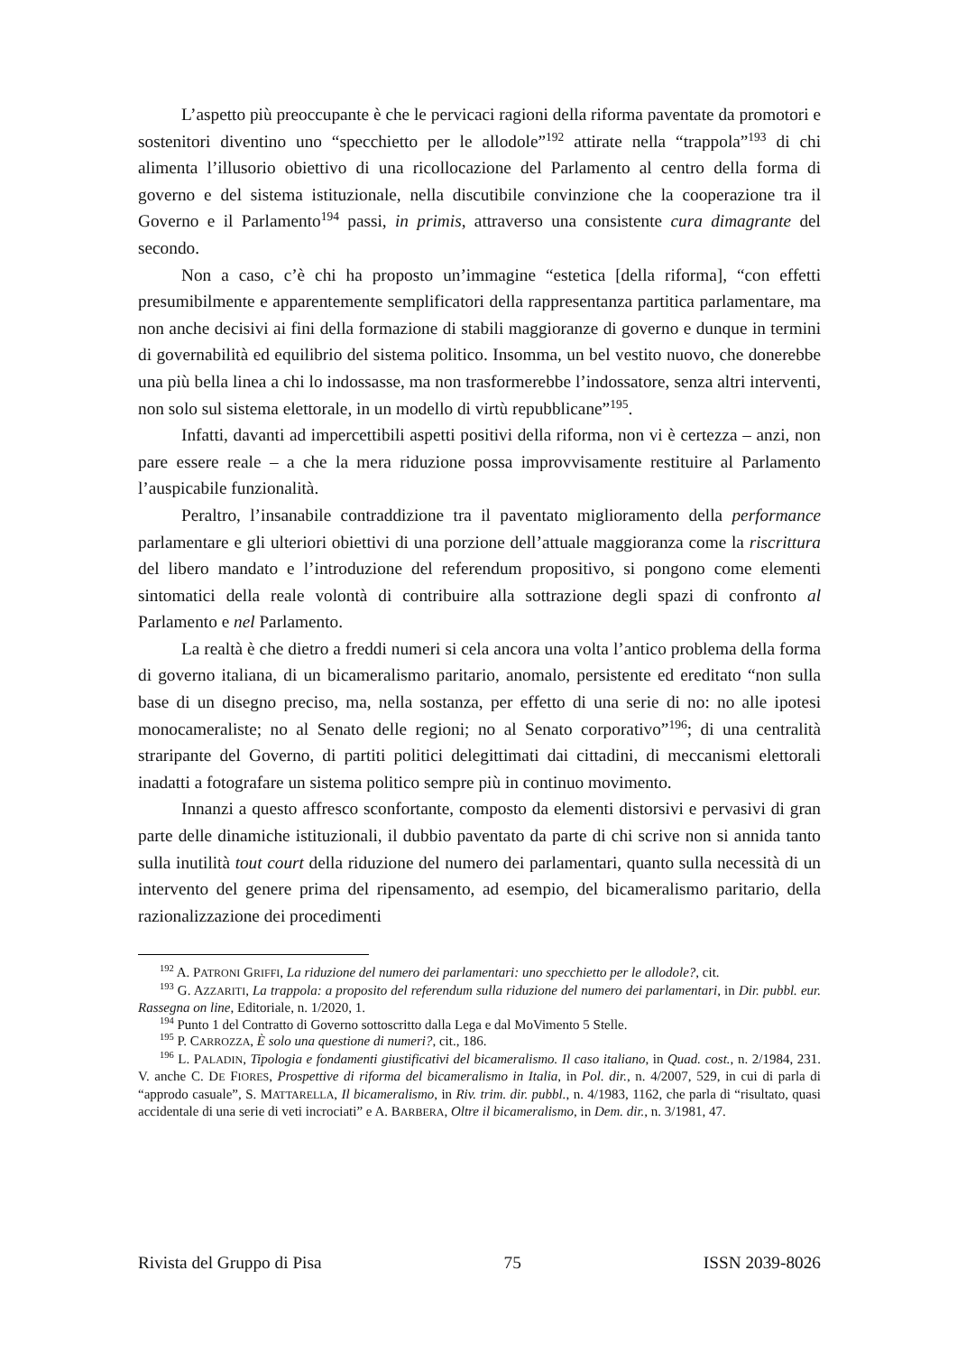L’aspetto più preoccupante è che le pervicaci ragioni della riforma paventate da promotori e sostenitori diventino uno “specchietto per le allodole”<sup>192</sup> attirate nella “trappola”<sup>193</sup> di chi alimenta l’illusorio obiettivo di una ricollocazione del Parlamento al centro della forma di governo e del sistema istituzionale, nella discutibile convinzione che la cooperazione tra il Governo e il Parlamento<sup>194</sup> passi, in primis, attraverso una consistente cura dimagrante del secondo.
Non a caso, c’è chi ha proposto un’immagine “estetica [della riforma], “con effetti presumibilmente e apparentemente semplificatori della rappresentanza partitica parlamentare, ma non anche decisivi ai fini della formazione di stabili maggioranze di governo e dunque in termini di governabilità ed equilibrio del sistema politico. Insomma, un bel vestito nuovo, che donerebbe una più bella linea a chi lo indossasse, ma non trasformerebbe l’indossatore, senza altri interventi, non solo sul sistema elettorale, in un modello di virtù repubblicane”<sup>195</sup>.
Infatti, davanti ad impercettibili aspetti positivi della riforma, non vi è certezza – anzi, non pare essere reale – a che la mera riduzione possa improvvisamente restituire al Parlamento l’auspicabile funzionalità.
Peraltro, l’insanabile contraddizione tra il paventato miglioramento della performance parlamentare e gli ulteriori obiettivi di una porzione dell’attuale maggioranza come la riscrittura del libero mandato e l’introduzione del referendum propositivo, si pongono come elementi sintomatici della reale volontà di contribuire alla sottrazione degli spazi di confronto al Parlamento e nel Parlamento.
La realtà è che dietro a freddi numeri si cela ancora una volta l’antico problema della forma di governo italiana, di un bicameralismo paritario, anomalo, persistente ed ereditato “non sulla base di un disegno preciso, ma, nella sostanza, per effetto di una serie di no: no alle ipotesi monocameraliste; no al Senato delle regioni; no al Senato corporativo”<sup>196</sup>; di una centralità straripante del Governo, di partiti politici delegittimati dai cittadini, di meccanismi elettorali inadatti a fotografare un sistema politico sempre più in continuo movimento.
Innanzi a questo affresco sconfortante, composto da elementi distorsivi e pervasivi di gran parte delle dinamiche istituzionali, il dubbio paventato da parte di chi scrive non si annida tanto sulla inutilità tout court della riduzione del numero dei parlamentari, quanto sulla necessità di un intervento del genere prima del ripensamento, ad esempio, del bicameralismo paritario, della razionalizzazione dei procedimenti
<sup>192</sup> A. PATRONI GRIFFI, La riduzione del numero dei parlamentari: uno specchietto per le allodole?, cit.
<sup>193</sup> G. AZZARITI, La trappola: a proposito del referendum sulla riduzione del numero dei parlamentari, in Dir. pubbl. eur. Rassegna on line, Editoriale, n. 1/2020, 1.
<sup>194</sup> Punto 1 del Contratto di Governo sottoscritto dalla Lega e dal MoVimento 5 Stelle.
<sup>195</sup> P. CARROZZA, È solo una questione di numeri?, cit., 186.
<sup>196</sup> L. PALADIN, Tipologia e fondamenti giustificativi del bicameralismo. Il caso italiano, in Quad. cost., n. 2/1984, 231. V. anche C. DE FIORES, Prospettive di riforma del bicameralismo in Italia, in Pol. dir., n. 4/2007, 529, in cui di parla di “approdo casuale”, S. MATTARELLA, Il bicameralismo, in Riv. trim. dir. pubbl., n. 4/1983, 1162, che parla di “risultato, quasi accidentale di una serie di veti incrociati” e A. BARBERA, Oltre il bicameralismo, in Dem. dir., n. 3/1981, 47.
Rivista del Gruppo di Pisa 75 ISSN 2039-8026